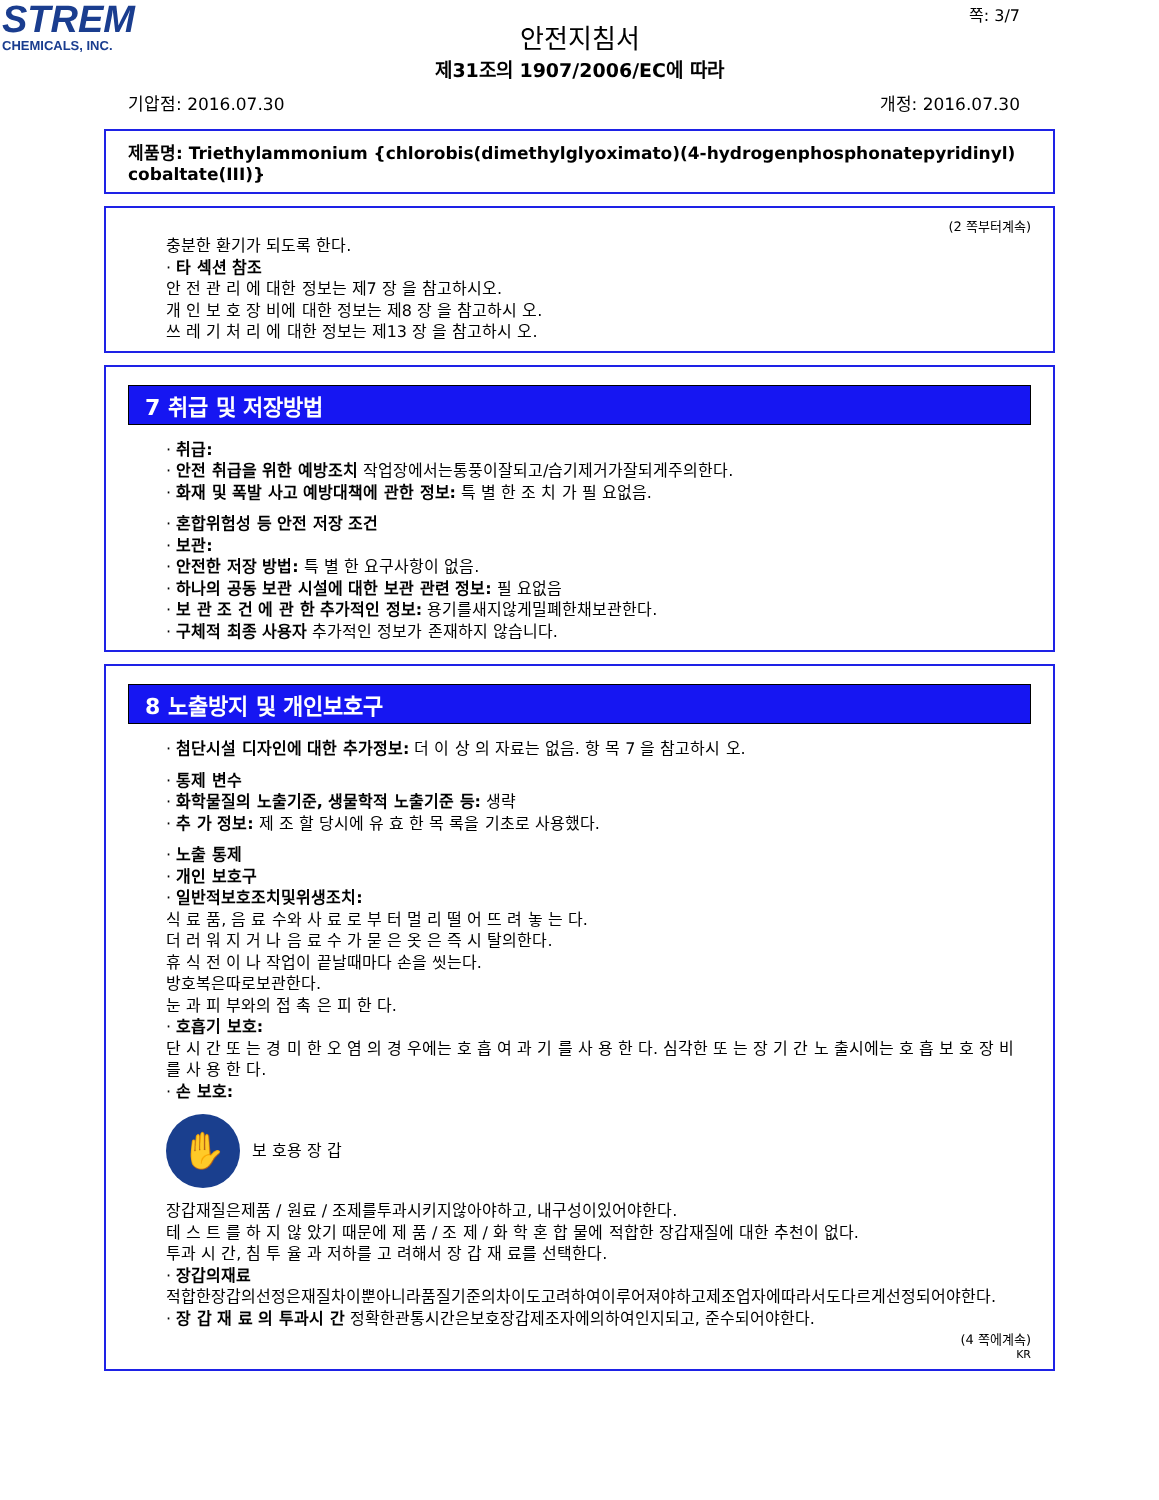STREM
CHEMICALS, INC.
쪽: 3/7
안전지침서
제31조의 1907/2006/EC에 따라
기압점: 2016.07.30 개정: 2016.07.30
제품명: Triethylammonium {chlorobis(dimethylglyoximato)(4-hydrogenphosphonatepyridinyl) cobaltate(III)}
(2 쪽부터계속)
충분한 환기가 되도록 한다.
· 타 섹션 참조
안 전 관 리 에 대한 정보는 제7 장 을 참고하시오.
개 인 보 호 장 비에 대한 정보는 제8 장 을 참고하시 오.
쓰 레 기 처 리 에 대한 정보는 제13 장 을 참고하시 오.
7 취급 및 저장방법
· 취급:
· 안전 취급을 위한 예방조치 작업장에서는통풍이잘되고/습기제거가잘되게주의한다.
· 화재 및 폭발 사고 예방대책에 관한 정보: 특 별 한 조 치 가 필 요없음.
· 혼합위험성 등 안전 저장 조건
· 보관:
· 안전한 저장 방법: 특 별 한 요구사항이 없음.
· 하나의 공동 보관 시설에 대한 보관 관련 정보: 필 요없음
· 보 관 조 건 에 관 한 추가적인 정보: 용기를새지않게밀폐한채보관한다.
· 구체적 최종 사용자 추가적인 정보가 존재하지 않습니다.
8 노출방지 및 개인보호구
· 첨단시설 디자인에 대한 추가정보: 더 이 상 의 자료는 없음. 항 목 7 을 참고하시 오.
· 통제 변수
· 화학물질의 노출기준, 생물학적 노출기준 등: 생략
· 추 가 정보: 제 조 할 당시에 유 효 한 목 록을 기초로 사용했다.
· 노출 통제
· 개인 보호구
· 일반적보호조치및위생조치:
식 료 품, 음 료 수와 사 료 로 부 터 멀 리 떨 어 뜨 려 놓 는 다.
더 러 워 지 거 나 음 료 수 가 묻 은 옷 은 즉 시 탈의한다.
휴 식 전 이 나 작업이 끝날때마다 손을 씻는다.
방호복은따로보관한다.
눈 과 피 부와의 접 촉 은 피 한 다.
· 호흡기 보호:
단 시 간 또 는 경 미 한 오 염 의 경 우에는 호 흡 여 과 기 를 사 용 한 다. 심각한 또 는 장 기 간 노 출시에는 호 흡 보 호 장 비 를 사 용 한 다.
· 손 보호:
✋
보 호용 장 갑
장갑재질은제품 / 원료 / 조제를투과시키지않아야하고, 내구성이있어야한다.
테 스 트 를 하 지 않 았기 때문에 제 품 / 조 제 / 화 학 혼 합 물에 적합한 장갑재질에 대한 추천이 없다.
투과 시 간, 침 투 율 과 저하를 고 려해서 장 갑 재 료를 선택한다.
· 장갑의재료
적합한장갑의선정은재질차이뿐아니라품질기준의차이도고려하여이루어져야하고제조업자에따라서도다르게선정되어야한다.
· 장 갑 재 료 의 투과시 간 정확한관통시간은보호장갑제조자에의하여인지되고, 준수되어야한다.
(4 쪽에계속)
KR